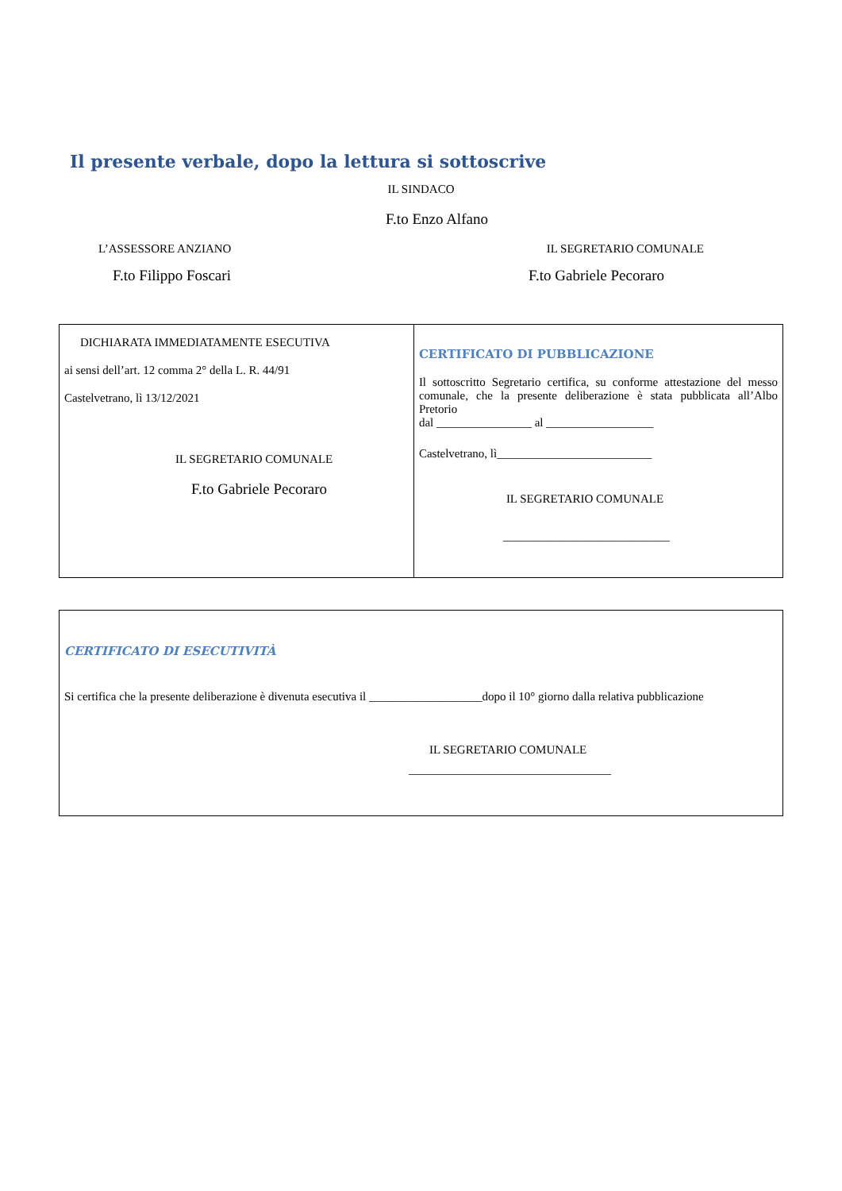Il presente verbale, dopo la lettura si sottoscrive
IL SINDACO
F.to Enzo Alfano
L’ASSESSORE ANZIANO IL SEGRETARIO COMUNALE
F.to Filippo Foscari F.to Gabriele Pecoraro
| DICHIARATA IMMEDIATAMENTE ESECUTIVA ai sensi dell’art. 12 comma 2° della L. R. 44/91 Castelvetrano, lì 13/12/2021 IL SEGRETARIO COMUNALE F.to Gabriele Pecoraro | CERTIFICATO DI PUBBLICAZIONE Il sottoscritto Segretario certifica, su conforme attestazione del messo comunale, che la presente deliberazione è stata pubblicata all’Albo Pretorio dal ________________ al __________________ Castelvetrano, lì__________________________ IL SEGRETARIO COMUNALE ____________________________ |
| CERTIFICATO DI ESECUTIVITÀ Si certifica che la presente deliberazione è divenuta esecutiva il ___________________dopo il 10° giorno dalla relativa pubblicazione IL SEGRETARIO COMUNALE __________________________________ |